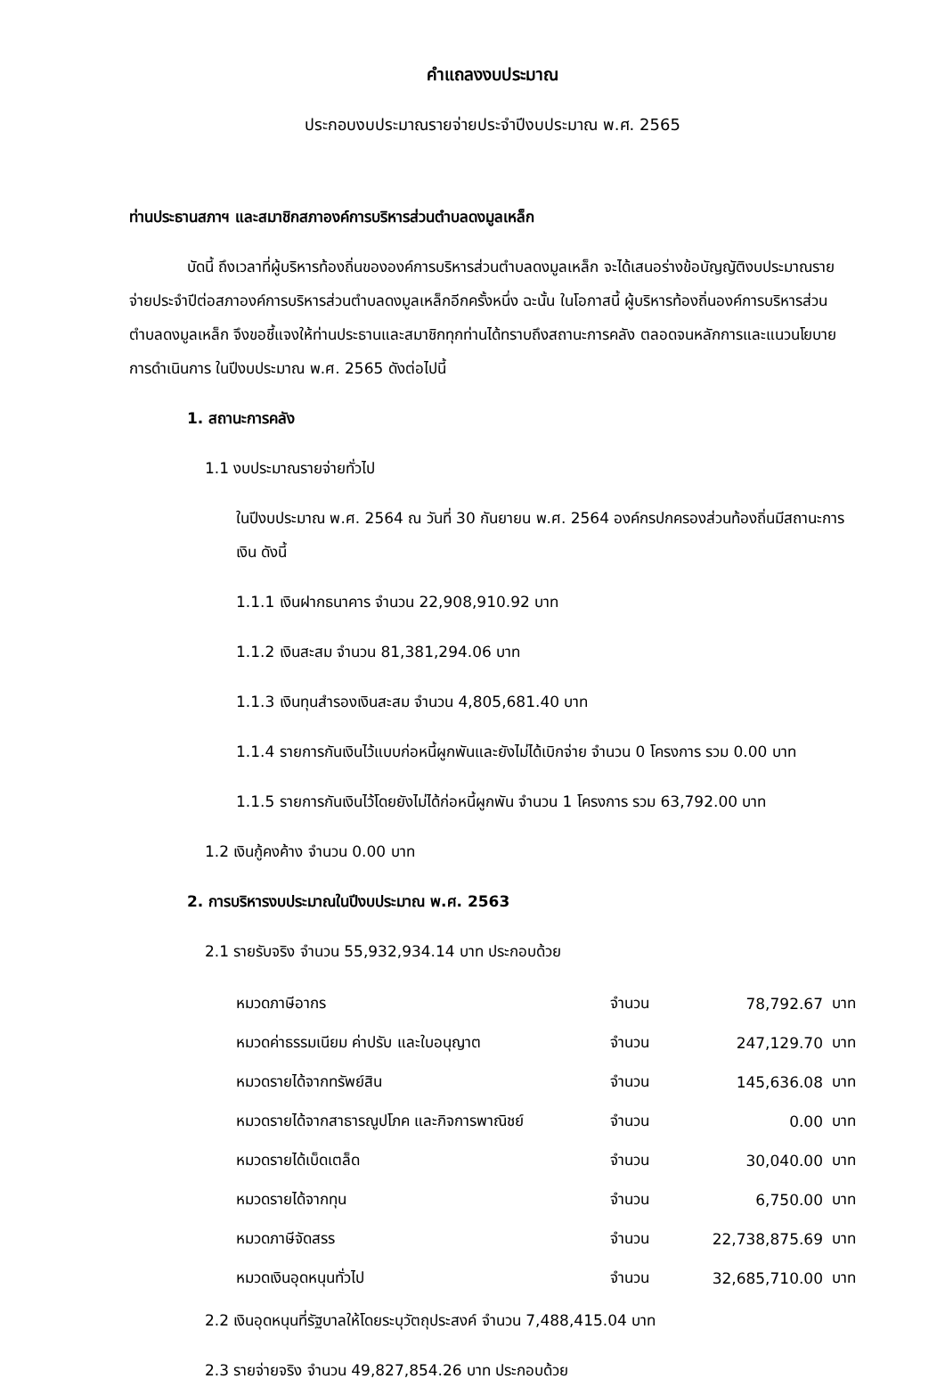คำแถลงงบประมาณ
ประกอบงบประมาณรายจ่ายประจำปีงบประมาณ พ.ศ. 2565
ท่านประธานสภาฯ และสมาชิกสภาองค์การบริหารส่วนตำบลดงมูลเหล็ก
บัดนี้ ถึงเวลาที่ผู้บริหารท้องถิ่นขององค์การบริหารส่วนตำบลดงมูลเหล็ก จะได้เสนอร่างข้อบัญญัติงบประมาณรายจ่ายประจำปีต่อสภาองค์การบริหารส่วนตำบลดงมูลเหล็กอีกครั้งหนึ่ง ฉะนั้น ในโอกาสนี้ ผู้บริหารท้องถิ่นองค์การบริหารส่วนตำบลดงมูลเหล็ก จึงขอชี้แจงให้ท่านประธานและสมาชิกทุกท่านได้ทราบถึงสถานะการคลัง ตลอดจนหลักการและแนวนโยบายการดำเนินการ ในปีงบประมาณ พ.ศ. 2565 ดังต่อไปนี้
1. สถานะการคลัง
1.1 งบประมาณรายจ่ายทั่วไป
ในปีงบประมาณ พ.ศ. 2564 ณ วันที่ 30 กันยายน พ.ศ. 2564 องค์กรปกครองส่วนท้องถิ่นมีสถานะการเงิน ดังนี้
1.1.1 เงินฝากธนาคาร จำนวน 22,908,910.92 บาท
1.1.2 เงินสะสม จำนวน 81,381,294.06 บาท
1.1.3 เงินทุนสำรองเงินสะสม จำนวน 4,805,681.40 บาท
1.1.4 รายการกันเงินไว้แบบก่อหนี้ผูกพันและยังไม่ได้เบิกจ่าย จำนวน 0 โครงการ รวม 0.00 บาท
1.1.5 รายการกันเงินไว้โดยยังไม่ได้ก่อหนี้ผูกพัน จำนวน 1 โครงการ รวม 63,792.00 บาท
1.2 เงินกู้คงค้าง จำนวน 0.00 บาท
2. การบริหารงบประมาณในปีงบประมาณ พ.ศ. 2563
2.1 รายรับจริง จำนวน 55,932,934.14 บาท ประกอบด้วย
| หมวดภาษีอากร | จำนวน | 78,792.67 | บาท |
| หมวดค่าธรรมเนียม ค่าปรับ และใบอนุญาต | จำนวน | 247,129.70 | บาท |
| หมวดรายได้จากทรัพย์สิน | จำนวน | 145,636.08 | บาท |
| หมวดรายได้จากสาธารณูปโภค และกิจการพาณิชย์ | จำนวน | 0.00 | บาท |
| หมวดรายได้เบ็ดเตล็ด | จำนวน | 30,040.00 | บาท |
| หมวดรายได้จากทุน | จำนวน | 6,750.00 | บาท |
| หมวดภาษีจัดสรร | จำนวน | 22,738,875.69 | บาท |
| หมวดเงินอุดหนุนทั่วไป | จำนวน | 32,685,710.00 | บาท |
2.2 เงินอุดหนุนที่รัฐบาลให้โดยระบุวัตถุประสงค์ จำนวน 7,488,415.04 บาท
2.3 รายจ่ายจริง จำนวน 49,827,854.26 บาท ประกอบด้วย